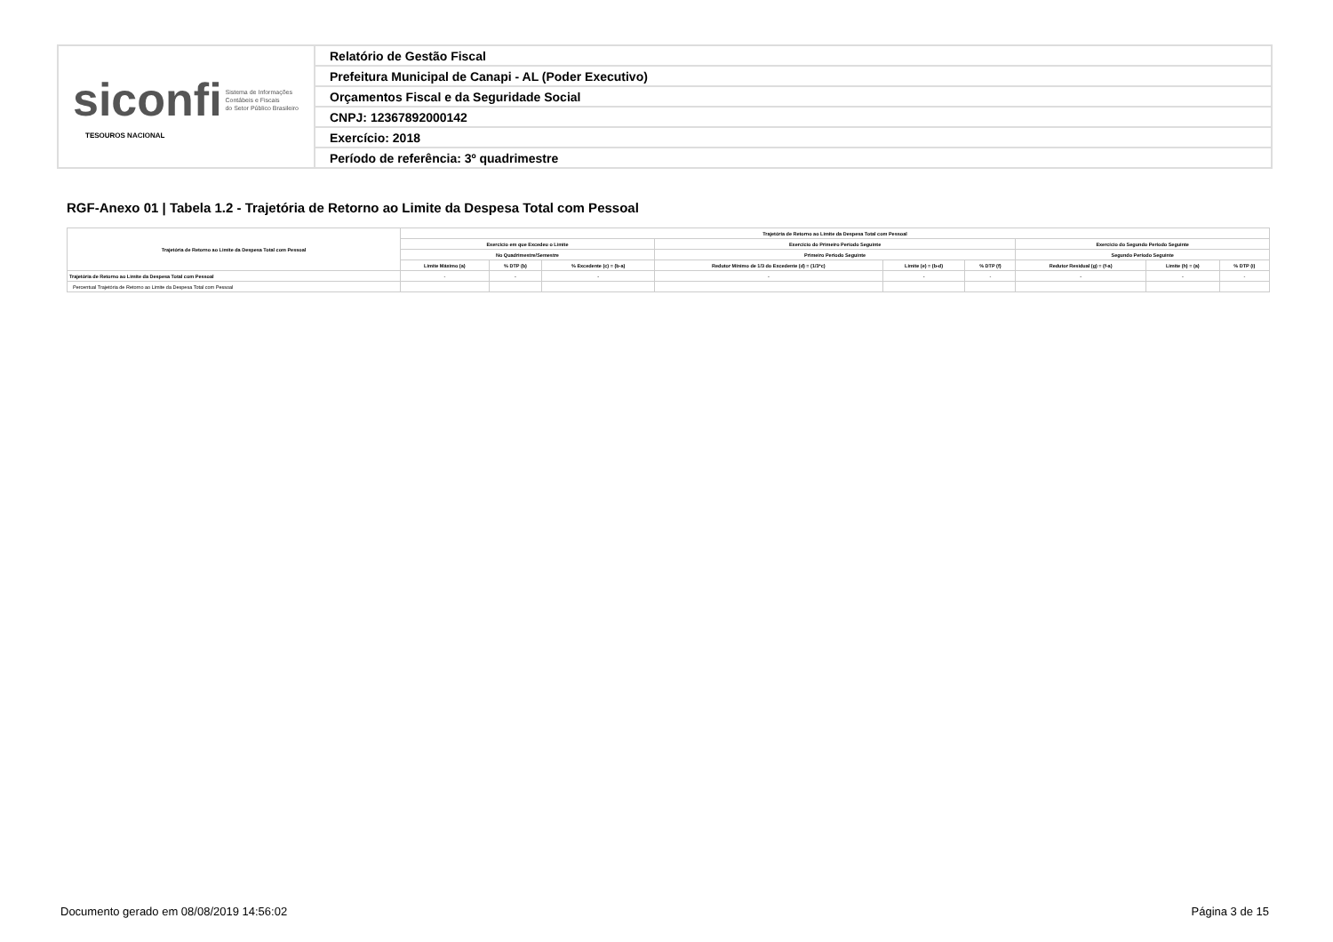| siconfi Sistema de Informações Contábeis e Fiscais do Setor Público Brasileiro TESOUROS NACIONAL | Relatório de Gestão Fiscal |
| | Prefeitura Municipal de Canapi - AL (Poder Executivo) |
| | Orçamentos Fiscal e da Seguridade Social |
| | CNPJ: 12367892000142 |
| | Exercício: 2018 |
| | Período de referência: 3º quadrimestre |
RGF-Anexo 01 | Tabela 1.2 - Trajetória de Retorno ao Limite da Despesa Total com Pessoal
| Trajetória de Retorno ao Limite da Despesa Total com Pessoal | Trajetória de Retorno ao Limite da Despesa Total com Pessoal | | | | | | | | |
| --- | --- | --- | --- | --- | --- | --- | --- | --- | --- |
| | Exercício em que Excedeu o Limite | | | Exercício do Primeiro Período Seguinte | | | Exercício do Segundo Período Seguinte | | |
| | No Quadrimestre/Semestre | | | Primeiro Período Seguinte | | | Segundo Período Seguinte | | |
| | Limite Máximo (a) | % DTP (b) | % Excedente (c) = (b-a) | Redutor Mínimo de 1/3 do Excedente (d) = (1/3*c) | Limite (e) = (b-d) | % DTP (f) | Redutor Residual (g) = (f-a) | Limite (h) = (a) | % DTP (i) |
| Trajetória de Retorno ao Limite da Despesa Total com Pessoal | - | - | - | - | - | - | - | - | - |
| Percentual Trajetória de Retorno ao Limite da Despesa Total com Pessoal | | | | | | | | | |
Documento gerado em 08/08/2019 14:56:02
Página 3 de 15